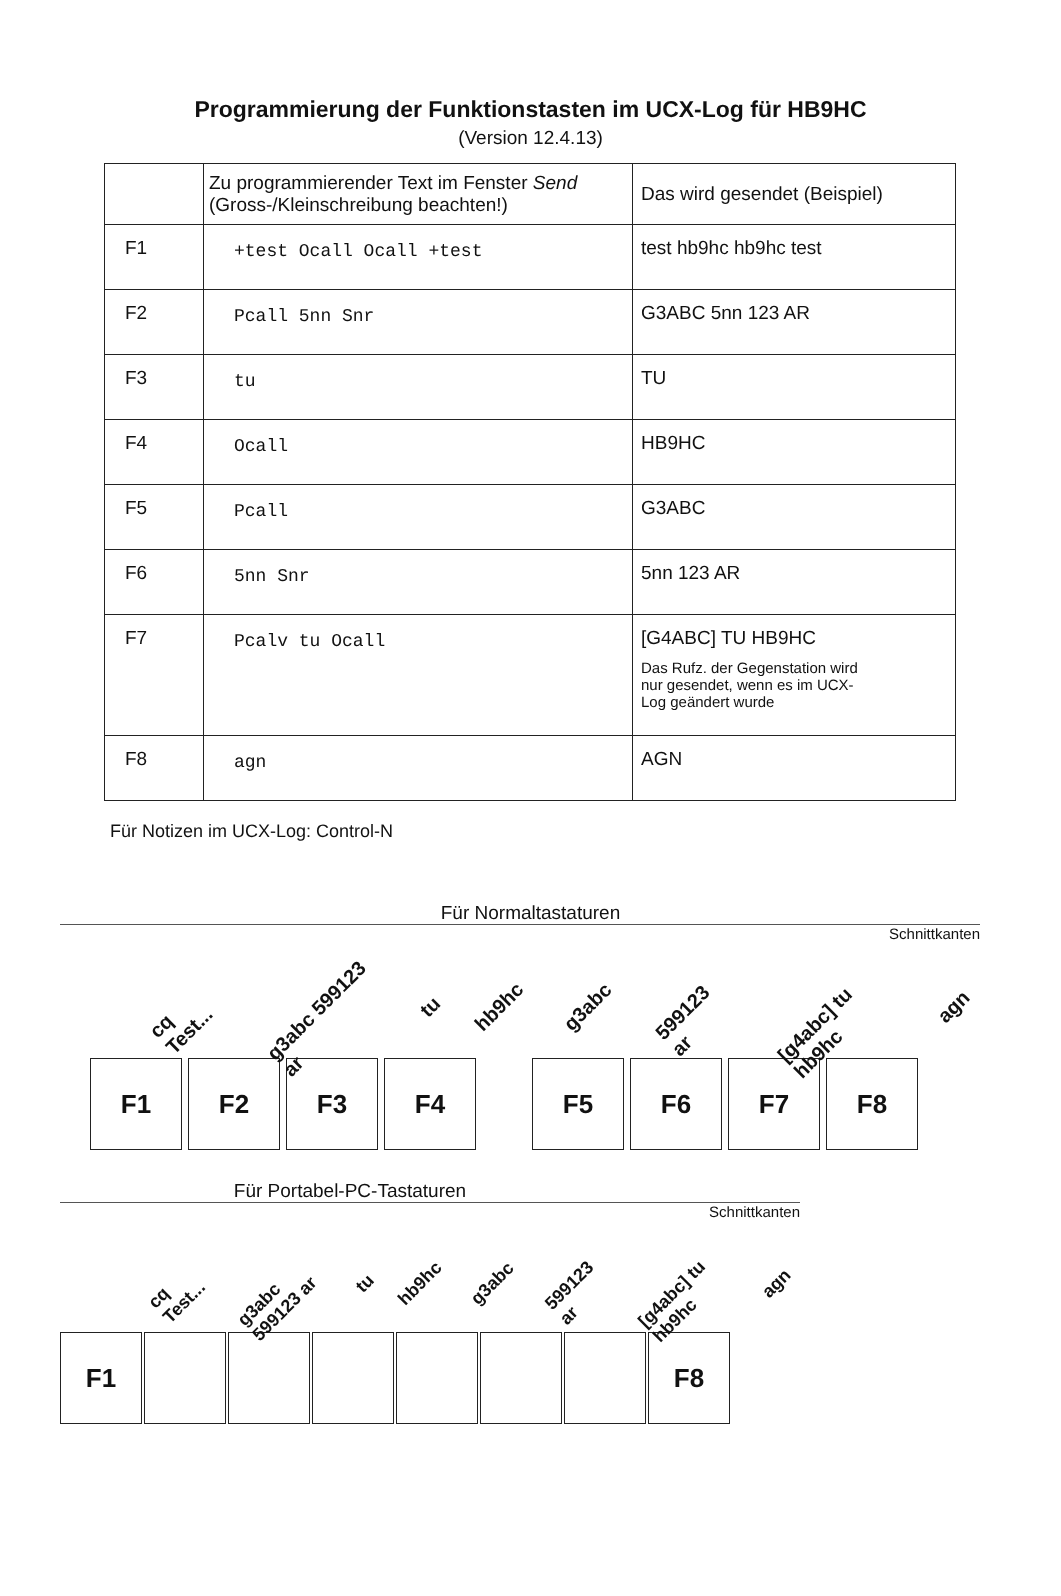Programmierung der Funktionstasten im UCX-Log für HB9HC
(Version 12.4.13)
| | Zu programmierender Text im Fenster Send (Gross-/Kleinschreibung beachten!) | Das wird gesendet (Beispiel) |
| F1 | +test Ocall Ocall +test | test hb9hc hb9hc test |
| F2 | Pcall 5nn Snr | G3ABC 5nn 123 AR |
| F3 | tu | TU |
| F4 | Ocall | HB9HC |
| F5 | Pcall | G3ABC |
| F6 | 5nn Snr | 5nn 123 AR |
| F7 | Pcalv tu Ocall | [G4ABC] TU HB9HC Das Rufz. der Gegenstation wird nur gesendet, wenn es im UCX- Log geändert wurde |
| F8 | agn | AGN |
Für Notizen im UCX-Log: Control-N
Für Normaltastaturen
Schnittkanten
cq Test... g3abc 599123 ar tu hb9hc g3abc 599123 ar [g4abc] tu hb9hc agn
F1 F2 F3 F4 F5 F6 F7 F8
Für Portabel-PC-Tastaturen
Schnittkanten
cq Test... g3abc 599123 ar tu hb9hc g3abc 599123 ar [g4abc] tu hb9hc agn
F1 F8